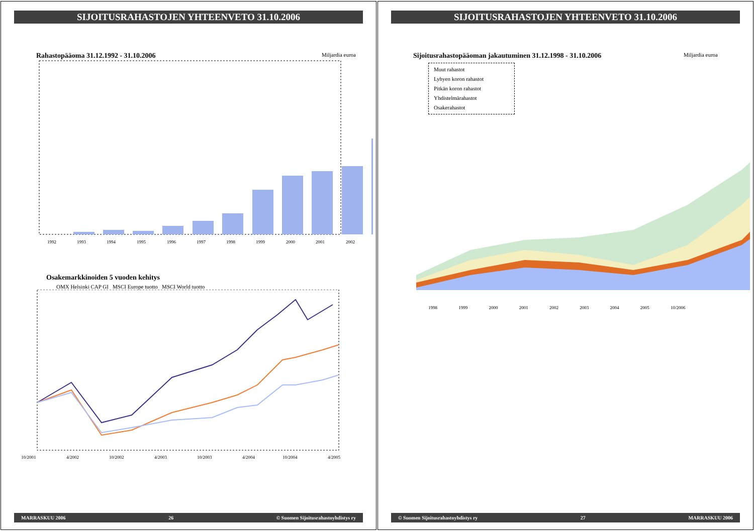SIJOITUSRAHASTOJEN YHTEENVETO 31.10.2006
Rahastopääoma 31.12.1992 - 31.10.2006 Miljardia euroa
1992
1993
1994
1995
1996
1997
1998
1999
2000
2001
2002
Osakemarkkinoiden 5 vuoden kehitys
OMX Helsinki CAP GI MSCI Europe tuotto MSCI World tuotto
10/2001
4/2002
10/2002
4/2003
10/2003
4/2004
10/2004
4/2005
MARRASKUU 2006 26 © Suomen Sijoitusrahastoyhdistys ry
SIJOITUSRAHASTOJEN YHTEENVETO 31.10.2006
Sijoitusrahastopääoman jakautuminen 31.12.1998 - 31.10.2006 Miljardia euroa
Muut rahastot
Lyhyen koron rahastot
Pitkän koron rahastot
Yhdistelmärahastot
Osakerahastot
1998 1999 2000 2001 2002 2003 2004 2005 10/2006
© Suomen Sijoitusrahastoyhdistys ry 27 MARRASKUU 2006